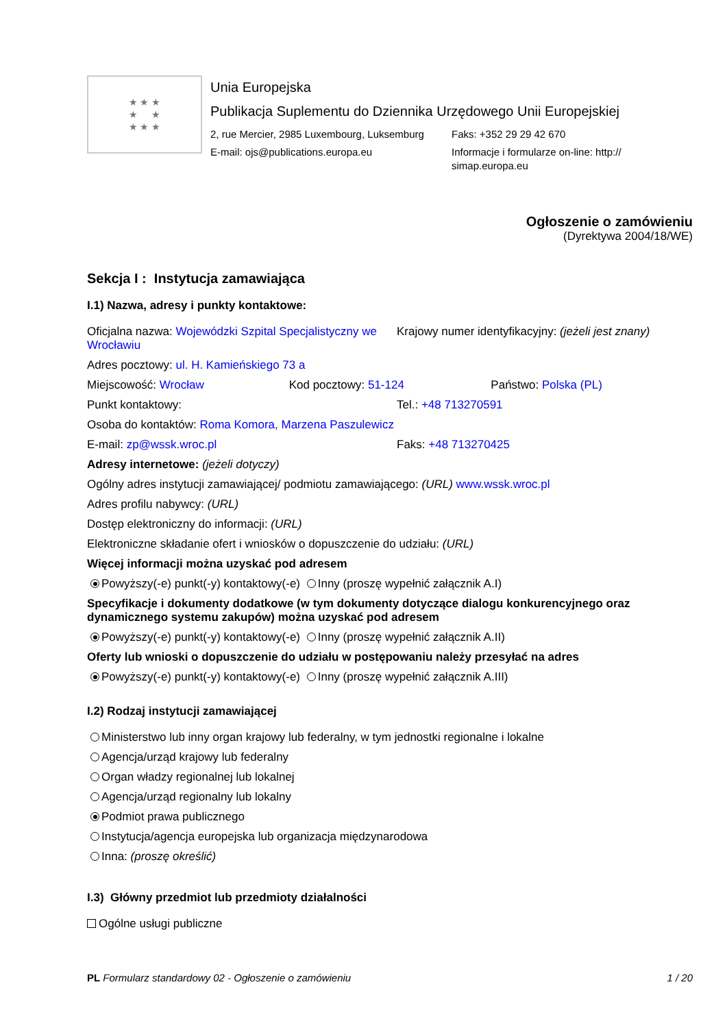★ ★ ★
★ ★
★ ★ ★
Unia Europejska
Publikacja Suplementu do Dziennika Urzędowego Unii Europejskiej
2, rue Mercier, 2985 Luxembourg, Luksemburg
E-mail: ojs@publications.europa.eu
Faks: +352 29 29 42 670
Informacje i formularze on-line: http://
simap.europa.eu
Ogłoszenie o zamówieniu
(Dyrektywa 2004/18/WE)
Sekcja I : Instytucja zamawiająca
I.1) Nazwa, adresy i punkty kontaktowe:
Oficjalna nazwa: Wojewódzki Szpital Specjalistyczny we Wrocławiu
Krajowy numer identyfikacyjny: (jeżeli jest znany)
Adres pocztowy: ul. H. Kamieńskiego 73 a
Miejscowość: Wrocław Kod pocztowy: 51-124 Państwo: Polska (PL)
Punkt kontaktowy: Tel.: +48 713270591
Osoba do kontaktów: Roma Komora, Marzena Paszulewicz
E-mail: zp@wssk.wroc.pl Faks: +48 713270425
Adresy internetowe: (jeżeli dotyczy)
Ogólny adres instytucji zamawiającej/ podmiotu zamawiającego: (URL) www.wssk.wroc.pl
Adres profilu nabywcy: (URL)
Dostęp elektroniczny do informacji: (URL)
Elektroniczne składanie ofert i wniosków o dopuszczenie do udziału: (URL)
Więcej informacji można uzyskać pod adresem
Powyższy(-e) punkt(-y) kontaktowy(-e) Inny (proszę wypełnić załącznik A.I)
Specyfikacje i dokumenty dodatkowe (w tym dokumenty dotyczące dialogu konkurencyjnego oraz dynamicznego systemu zakupów) można uzyskać pod adresem
Powyższy(-e) punkt(-y) kontaktowy(-e) Inny (proszę wypełnić załącznik A.II)
Oferty lub wnioski o dopuszczenie do udziału w postępowaniu należy przesyłać na adres
Powyższy(-e) punkt(-y) kontaktowy(-e) Inny (proszę wypełnić załącznik A.III)
I.2) Rodzaj instytucji zamawiającej
Ministerstwo lub inny organ krajowy lub federalny, w tym jednostki regionalne i lokalne
Agencja/urząd krajowy lub federalny
Organ władzy regionalnej lub lokalnej
Agencja/urząd regionalny lub lokalny
Podmiot prawa publicznego
Instytucja/agencja europejska lub organizacja międzynarodowa
Inna: (proszę określić)
I.3) Główny przedmiot lub przedmioty działalności
Ogólne usługi publiczne
PL Formularz standardowy 02 - Ogłoszenie o zamówieniu
1 / 20